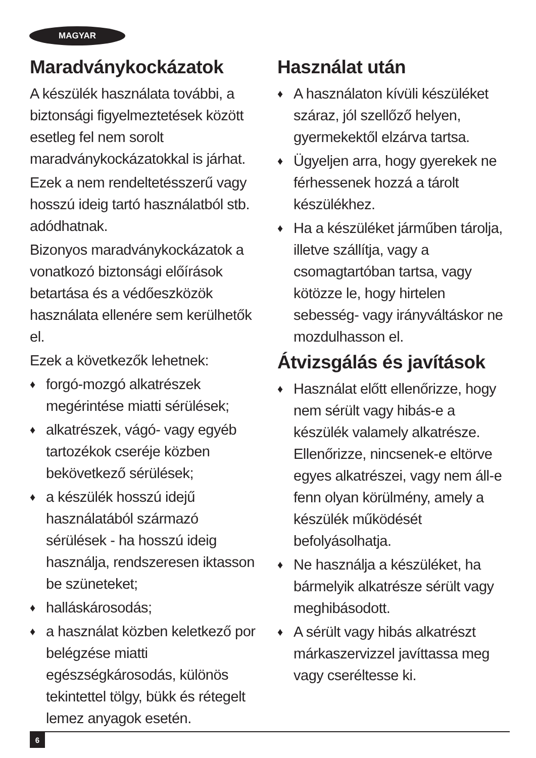MAGYAR
Maradványkockázatok
A készülék használata további, a biztonsági figyelmeztetések között esetleg fel nem sorolt maradványkockázatokkal is járhat.
Ezek a nem rendeltetésszerű vagy hosszú ideig tartó használatból stb. adódhatnak.
Bizonyos maradványkockázatok a vonatkozó biztonsági előírások betartása és a védőeszközök használata ellenére sem kerülhetők el.
Ezek a következők lehetnek:
♦ forgó-mozgó alkatrészek megérintése miatti sérülések;
♦ alkatrészek, vágó- vagy egyéb tartozékok cseréje közben bekövetkező sérülések;
♦ a készülék hosszú idejű használatából származó sérülések - ha hosszú ideig használja, rendszeresen iktasson be szüneteket;
♦ halláskárosodás;
♦ a használat közben keletkező por belégzése miatti egészségkárosodás, különös tekintettel tölgy, bükk és rétegelt lemez anyagok esetén.
Használat után
♦ A használaton kívüli készüléket száraz, jól szellőző helyen, gyermekektől elzárva tartsa.
♦ Ügyeljen arra, hogy gyerekek ne férhessenek hozzá a tárolt készülékhez.
♦ Ha a készüléket járműben tárolja, illetve szállítja, vagy a csomagtartóban tartsa, vagy kötözze le, hogy hirtelen sebesség- vagy irányváltáskor ne mozdulhasson el.
Átvizsgálás és javítások
♦ Használat előtt ellenőrizze, hogy nem sérült vagy hibás-e a készülék valamely alkatrésze. Ellenőrizze, nincsenek-e eltörve egyes alkatrészei, vagy nem áll-e fenn olyan körülmény, amely a készülék működését befolyásolhatja.
♦ Ne használja a készüléket, ha bármelyik alkatrésze sérült vagy meghibásodott.
♦ A sérült vagy hibás alkatrészt márkaszervizzel javíttassa meg vagy cseréltesse ki.
6